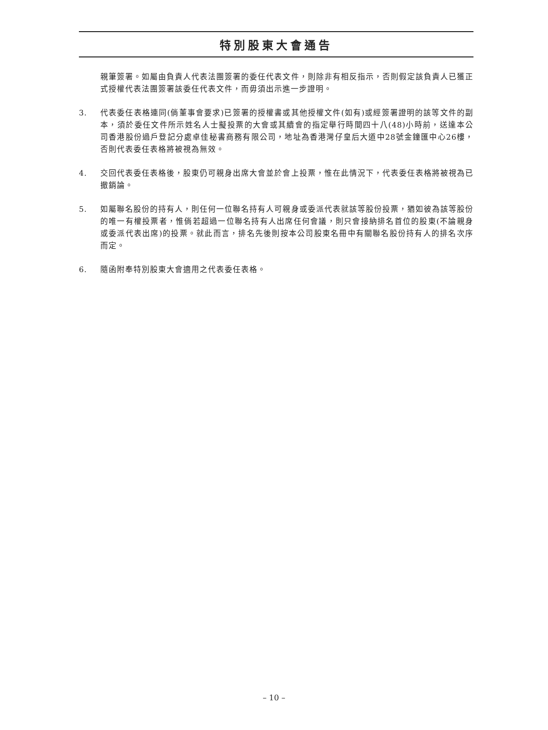特別股東大會通告
親筆簽署。如屬由負責人代表法團簽署的委任代表文件，則除非有相反指示，否則假定該負責人已獲正式授權代表法團簽署該委任代表文件，而毋須出示進一步證明。
3. 代表委任表格連同(倘董事會要求)已簽署的授權書或其他授權文件(如有)或經簽署證明的該等文件的副本，須於委任文件所示姓名人士擬投票的大會或其續會的指定舉行時間四十八(48)小時前，送達本公司香港股份過戶登記分處卓佳秘書商務有限公司，地址為香港灣仔皇后大道中28號金鐘匯中心26樓，否則代表委任表格將被視為無效。
4. 交回代表委任表格後，股東仍可親身出席大會並於會上投票，惟在此情況下，代表委任表格將被視為已撤銷論。
5. 如屬聯名股份的持有人，則任何一位聯名持有人可親身或委派代表就該等股份投票，猶如彼為該等股份的唯一有權投票者，惟倘若超過一位聯名持有人出席任何會議，則只會接納排名首位的股東(不論親身或委派代表出席)的投票。就此而言，排名先後則按本公司股東名冊中有關聯名股份持有人的排名次序而定。
6. 隨函附奉特別股東大會適用之代表委任表格。
– 10 –